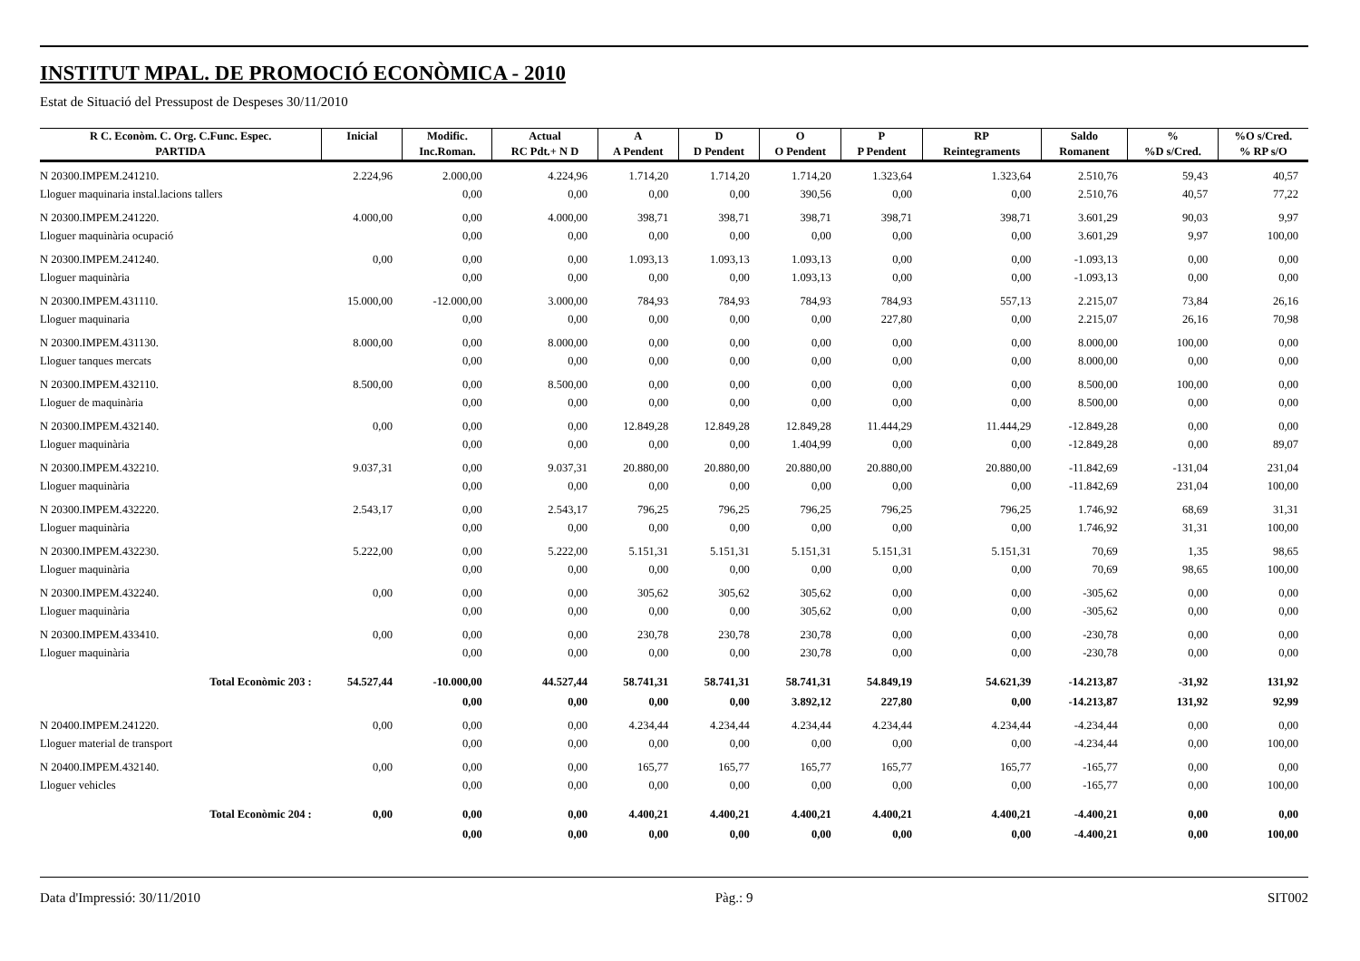INSTITUT MPAL. DE PROMOCIÓ ECONÒMICA - 2010
Estat de Situació del Pressupost de Despeses 30/11/2010
| R C. Econòm. C. Org. C.Func. Espec. | Inicial | Modific. | Actual | A | D | O | P | RP | Saldo | % | %O s/Cred. |
| --- | --- | --- | --- | --- | --- | --- | --- | --- | --- | --- | --- |
| PARTIDA | | Inc.Roman. | RC Pdt.+ N D | A Pendent | D Pendent | O Pendent | P Pendent | Reintegraments | Romanent | %D s/Cred. | % RP s/O |
| N 20300.IMPEM.241210. | 2.224,96 | 2.000,00 | 4.224,96 | 1.714,20 | 1.714,20 | 1.714,20 | 1.323,64 | 1.323,64 | 2.510,76 | 59,43 | 40,57 |
| Lloguer maquinaria instal.lacions tallers | | 0,00 | 0,00 | 0,00 | 0,00 | 390,56 | 0,00 | 0,00 | 2.510,76 | 40,57 | 77,22 |
| N 20300.IMPEM.241220. | 4.000,00 | 0,00 | 4.000,00 | 398,71 | 398,71 | 398,71 | 398,71 | 398,71 | 3.601,29 | 90,03 | 9,97 |
| Lloguer maquinària ocupació | | 0,00 | 0,00 | 0,00 | 0,00 | 0,00 | 0,00 | 0,00 | 3.601,29 | 9,97 | 100,00 |
| N 20300.IMPEM.241240. | 0,00 | 0,00 | 0,00 | 1.093,13 | 1.093,13 | 1.093,13 | 0,00 | 0,00 | -1.093,13 | 0,00 | 0,00 |
| Lloguer maquinària | | 0,00 | 0,00 | 0,00 | 0,00 | 1.093,13 | 0,00 | 0,00 | -1.093,13 | 0,00 | 0,00 |
| N 20300.IMPEM.431110. | 15.000,00 | -12.000,00 | 3.000,00 | 784,93 | 784,93 | 784,93 | 784,93 | 557,13 | 2.215,07 | 73,84 | 26,16 |
| Lloguer maquinaria | | 0,00 | 0,00 | 0,00 | 0,00 | 0,00 | 227,80 | 0,00 | 2.215,07 | 26,16 | 70,98 |
| N 20300.IMPEM.431130. | 8.000,00 | 0,00 | 8.000,00 | 0,00 | 0,00 | 0,00 | 0,00 | 0,00 | 8.000,00 | 100,00 | 0,00 |
| Lloguer tanques mercats | | 0,00 | 0,00 | 0,00 | 0,00 | 0,00 | 0,00 | 0,00 | 8.000,00 | 0,00 | 0,00 |
| N 20300.IMPEM.432110. | 8.500,00 | 0,00 | 8.500,00 | 0,00 | 0,00 | 0,00 | 0,00 | 0,00 | 8.500,00 | 100,00 | 0,00 |
| Lloguer de maquinària | | 0,00 | 0,00 | 0,00 | 0,00 | 0,00 | 0,00 | 0,00 | 8.500,00 | 0,00 | 0,00 |
| N 20300.IMPEM.432140. | 0,00 | 0,00 | 0,00 | 12.849,28 | 12.849,28 | 12.849,28 | 11.444,29 | 11.444,29 | -12.849,28 | 0,00 | 0,00 |
| Lloguer maquinària | | 0,00 | 0,00 | 0,00 | 0,00 | 1.404,99 | 0,00 | 0,00 | -12.849,28 | 0,00 | 89,07 |
| N 20300.IMPEM.432210. | 9.037,31 | 0,00 | 9.037,31 | 20.880,00 | 20.880,00 | 20.880,00 | 20.880,00 | 20.880,00 | -11.842,69 | -131,04 | 231,04 |
| Lloguer maquinària | | 0,00 | 0,00 | 0,00 | 0,00 | 0,00 | 0,00 | 0,00 | -11.842,69 | 231,04 | 100,00 |
| N 20300.IMPEM.432220. | 2.543,17 | 0,00 | 2.543,17 | 796,25 | 796,25 | 796,25 | 796,25 | 796,25 | 1.746,92 | 68,69 | 31,31 |
| Lloguer maquinària | | 0,00 | 0,00 | 0,00 | 0,00 | 0,00 | 0,00 | 0,00 | 1.746,92 | 31,31 | 100,00 |
| N 20300.IMPEM.432230. | 5.222,00 | 0,00 | 5.222,00 | 5.151,31 | 5.151,31 | 5.151,31 | 5.151,31 | 5.151,31 | 70,69 | 1,35 | 98,65 |
| Lloguer maquinària | | 0,00 | 0,00 | 0,00 | 0,00 | 0,00 | 0,00 | 0,00 | 70,69 | 98,65 | 100,00 |
| N 20300.IMPEM.432240. | 0,00 | 0,00 | 0,00 | 305,62 | 305,62 | 305,62 | 0,00 | 0,00 | -305,62 | 0,00 | 0,00 |
| Lloguer maquinària | | 0,00 | 0,00 | 0,00 | 0,00 | 305,62 | 0,00 | 0,00 | -305,62 | 0,00 | 0,00 |
| N 20300.IMPEM.433410. | 0,00 | 0,00 | 0,00 | 230,78 | 230,78 | 230,78 | 0,00 | 0,00 | -230,78 | 0,00 | 0,00 |
| Lloguer maquinària | | 0,00 | 0,00 | 0,00 | 0,00 | 230,78 | 0,00 | 0,00 | -230,78 | 0,00 | 0,00 |
| Total Econòmic 203 : | 54.527,44 | -10.000,00 | 44.527,44 | 58.741,31 | 58.741,31 | 58.741,31 | 54.849,19 | 54.621,39 | -14.213,87 | -31,92 | 131,92 |
| | | 0,00 | 0,00 | 0,00 | 0,00 | 3.892,12 | 227,80 | 0,00 | -14.213,87 | 131,92 | 92,99 |
| N 20400.IMPEM.241220. | 0,00 | 0,00 | 0,00 | 4.234,44 | 4.234,44 | 4.234,44 | 4.234,44 | 4.234,44 | -4.234,44 | 0,00 | 0,00 |
| Lloguer material de transport | | 0,00 | 0,00 | 0,00 | 0,00 | 0,00 | 0,00 | 0,00 | -4.234,44 | 0,00 | 100,00 |
| N 20400.IMPEM.432140. | 0,00 | 0,00 | 0,00 | 165,77 | 165,77 | 165,77 | 165,77 | 165,77 | -165,77 | 0,00 | 0,00 |
| Lloguer vehicles | | 0,00 | 0,00 | 0,00 | 0,00 | 0,00 | 0,00 | 0,00 | -165,77 | 0,00 | 100,00 |
| Total Econòmic 204 : | 0,00 | 0,00 | 0,00 | 4.400,21 | 4.400,21 | 4.400,21 | 4.400,21 | 4.400,21 | -4.400,21 | 0,00 | 0,00 |
| | | 0,00 | 0,00 | 0,00 | 0,00 | 0,00 | 0,00 | 0,00 | -4.400,21 | 0,00 | 100,00 |
Data d'Impressió: 30/11/2010 Pàg.: 9 SIT002